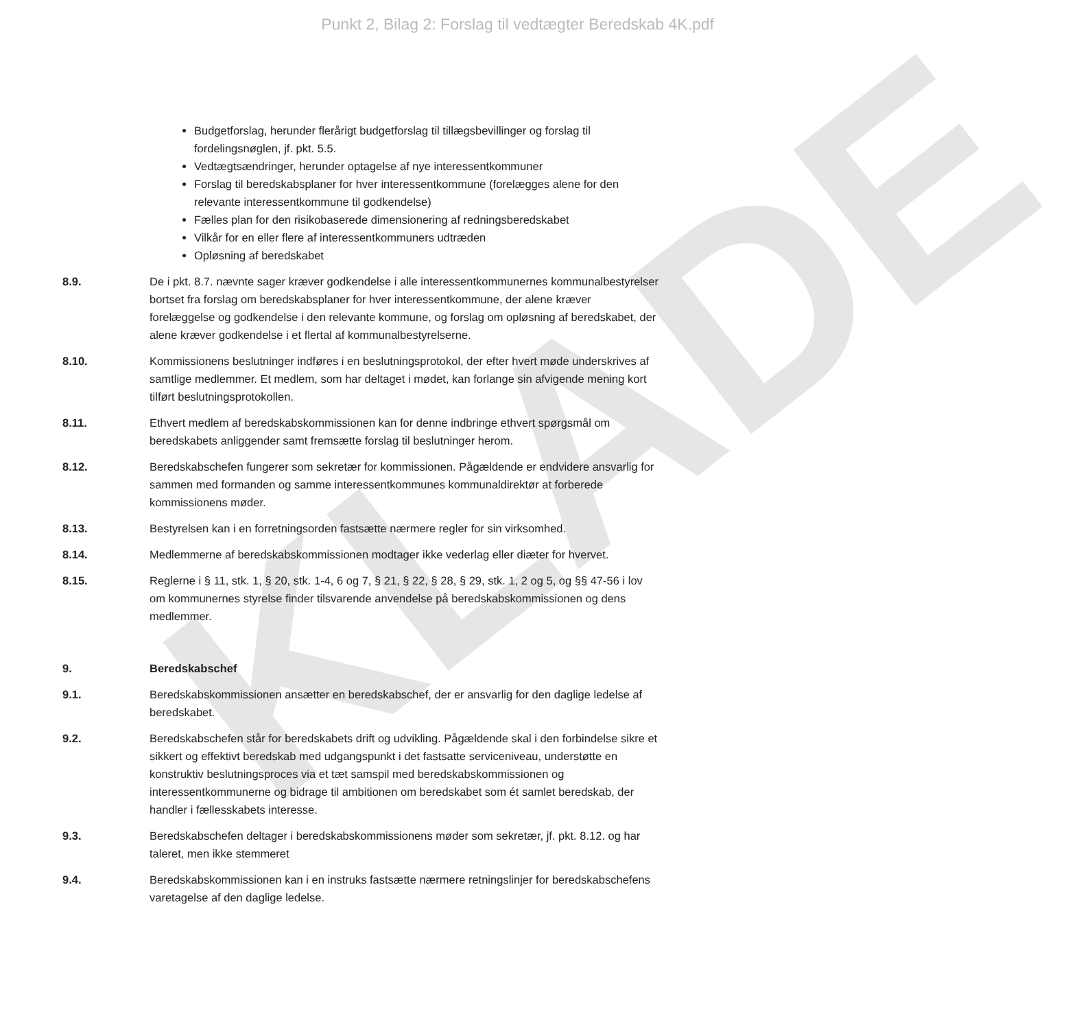KLADE
Punkt 2, Bilag 2: Forslag til vedtægter Beredskab 4K.pdf
Budgetforslag, herunder flerårigt budgetforslag til tillægsbevillinger og forslag til fordelingsnøglen, jf. pkt. 5.5.
Vedtægtsændringer, herunder optagelse af nye interessentkommuner
Forslag til beredskabsplaner for hver interessentkommune (forelægges alene for den relevante interessentkommune til godkendelse)
Fælles plan for den risikobaserede dimensionering af redningsberedskabet
Vilkår for en eller flere af interessentkommuners udtræden
Opløsning af beredskabet
8.9. De i pkt. 8.7. nævnte sager kræver godkendelse i alle interessentkommunernes kommunalbestyrelser bortset fra forslag om beredskabsplaner for hver interessentkommune, der alene kræver forelæggelse og godkendelse i den relevante kommune, og forslag om opløsning af beredskabet, der alene kræver godkendelse i et flertal af kommunalbestyrelserne.
8.10. Kommissionens beslutninger indføres i en beslutningsprotokol, der efter hvert møde underskrives af samtlige medlemmer. Et medlem, som har deltaget i mødet, kan forlange sin afvigende mening kort tilført beslutningsprotokollen.
8.11. Ethvert medlem af beredskabskommissionen kan for denne indbringe ethvert spørgsmål om beredskabets anliggender samt fremsætte forslag til beslutninger herom.
8.12. Beredskabschefen fungerer som sekretær for kommissionen. Pågældende er endvidere ansvarlig for sammen med formanden og samme interessentkommunes kommunaldirektør at forberede kommissionens møder.
8.13. Bestyrelsen kan i en forretningsorden fastsætte nærmere regler for sin virksomhed.
8.14. Medlemmerne af beredskabskommissionen modtager ikke vederlag eller diæter for hvervet.
8.15. Reglerne i § 11, stk. 1, § 20, stk. 1-4, 6 og 7, § 21, § 22, § 28, § 29, stk. 1, 2 og 5, og §§ 47-56 i lov om kommunernes styrelse finder tilsvarende anvendelse på beredskabskommissionen og dens medlemmer.
9. Beredskabschef
9.1. Beredskabskommissionen ansætter en beredskabschef, der er ansvarlig for den daglige ledelse af beredskabet.
9.2. Beredskabschefen står for beredskabets drift og udvikling. Pågældende skal i den forbindelse sikre et sikkert og effektivt beredskab med udgangspunkt i det fastsatte serviceniveau, understøtte en konstruktiv beslutningsproces via et tæt samspil med beredskabskommissionen og interessentkommunerne og bidrage til ambitionen om beredskabet som ét samlet beredskab, der handler i fællesskabets interesse.
9.3. Beredskabschefen deltager i beredskabskommissionens møder som sekretær, jf. pkt. 8.12. og har taleret, men ikke stemmeret
9.4. Beredskabskommissionen kan i en instruks fastsætte nærmere retningslinjer for beredskabschefens varetagelse af den daglige ledelse.